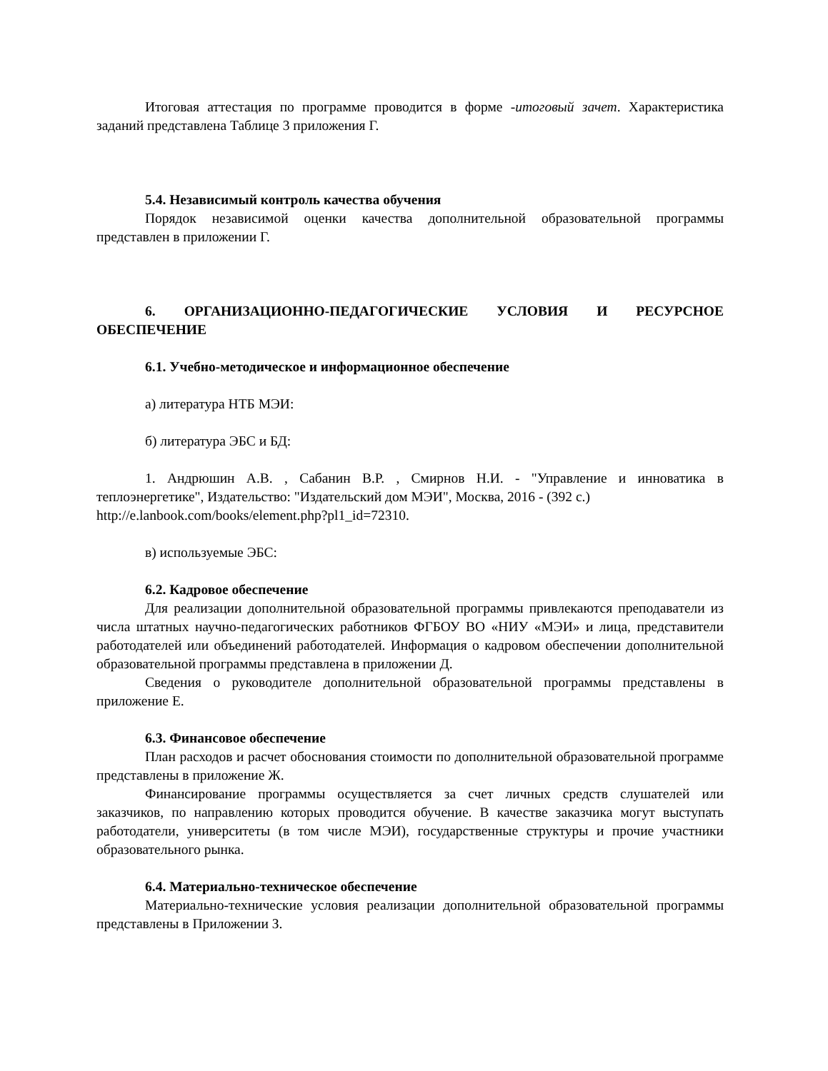Итоговая аттестация по программе проводится в форме -итоговый зачет. Характеристика заданий представлена Таблице 3 приложения Г.
5.4. Независимый контроль качества обучения
Порядок независимой оценки качества дополнительной образовательной программы представлен в приложении Г.
6. ОРГАНИЗАЦИОННО-ПЕДАГОГИЧЕСКИЕ УСЛОВИЯ И РЕСУРСНОЕ ОБЕСПЕЧЕНИЕ
6.1. Учебно-методическое и информационное обеспечение
а) литература НТБ МЭИ:
б) литература ЭБС и БД:
1. Андрюшин А.В. , Сабанин В.Р. , Смирнов Н.И. - "Управление и инноватика в теплоэнергетике", Издательство: "Издательский дом МЭИ", Москва, 2016 - (392 с.)
http://e.lanbook.com/books/element.php?pl1_id=72310.
в) используемые ЭБС:
6.2. Кадровое обеспечение
Для реализации дополнительной образовательной программы привлекаются преподаватели из числа штатных научно-педагогических работников ФГБОУ ВО «НИУ «МЭИ» и лица, представители работодателей или объединений работодателей. Информация о кадровом обеспечении дополнительной образовательной программы представлена в приложении Д.
Сведения о руководителе дополнительной образовательной программы представлены в приложение Е.
6.3. Финансовое обеспечение
План расходов и расчет обоснования стоимости по дополнительной образовательной программе представлены в приложение Ж.
Финансирование программы осуществляется за счет личных средств слушателей или заказчиков, по направлению которых проводится обучение. В качестве заказчика могут выступать работодатели, университеты (в том числе МЭИ), государственные структуры и прочие участники образовательного рынка.
6.4. Материально-техническое обеспечение
Материально-технические условия реализации дополнительной образовательной программы представлены в Приложении З.